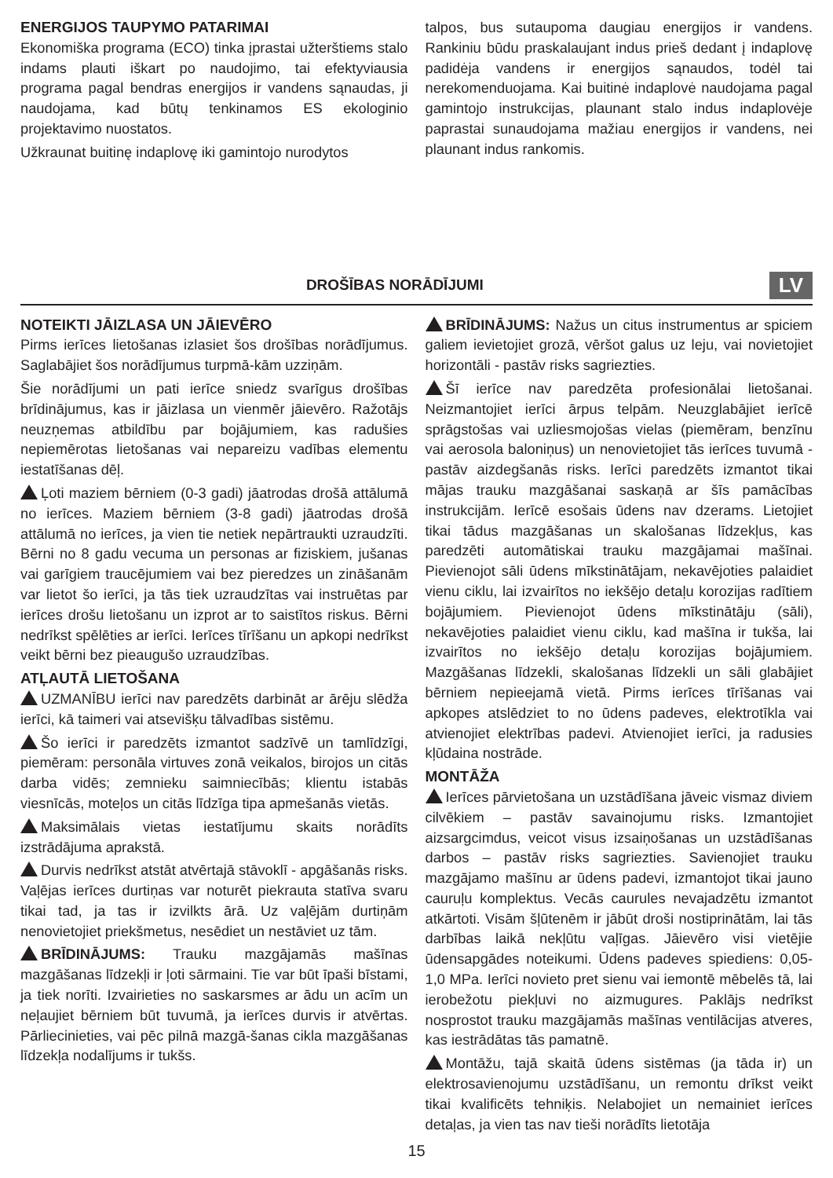ENERGIJOS TAUPYMO PATARIMAI
Ekonomiška programa (ECO) tinka įprastai užterštiems stalo indams plauti iškart po naudojimo, tai efektyviausia programa pagal bendras energijos ir vandens sąnaudas, ji naudojama, kad būtų tenkinamos ES ekologinio projektavimo nuostatos.
Užkraunat buitinę indaplovę iki gamintojo nurodytos
talpos, bus sutaupoma daugiau energijos ir vandens. Rankiniu būdu praskalaujant indus prieš dedant į indaplovę padidėja vandens ir energijos sąnaudos, todėl tai nerekomenduojama. Kai buitinė indaplovė naudojama pagal gamintojo instrukcijas, plaunant stalo indus indaplovėje paprastai sunaudojama mažiau energijos ir vandens, nei plaunant indus rankomis.
DROŠĪBAS NORĀDĪJUMI
LV
NOTEIKTI JĀIZLASA UN JĀIEVĒRO
Pirms ierīces lietošanas izlasiet šos drošības norādījumus. Saglabājiet šos norādījumus turpmā-kām uzziņām.
Šie norādījumi un pati ierīce sniedz svarīgus drošības brīdinājumus, kas ir jāizlasa un vienmēr jāievēro. Ražotājs neuzņemas atbildību par bojājumiem, kas radušies nepiemērotas lietošanas vai nepareizu vadības elementu iestatīšanas dēļ.
Ļoti maziem bērniem (0-3 gadi) jāatrodas drošā attālumā no ierīces. Maziem bērniem (3-8 gadi) jāatrodas drošā attālumā no ierīces, ja vien tie netiek nepārtraukti uzraudzīti. Bērni no 8 gadu vecuma un personas ar fiziskiem, jušanas vai garīgiem traucējumiem vai bez pieredzes un zināšanām var lietot šo ierīci, ja tās tiek uzraudzītas vai instruētas par ierīces drošu lietošanu un izprot ar to saistītos riskus. Bērni nedrīkst spēlēties ar ierīci. Ierīces tīrīšanu un apkopi nedrīkst veikt bērni bez pieaugušo uzraudzības.
ATĻAUTĀ LIETOŠANA
UZMANĪBU ierīci nav paredzēts darbināt ar ārēju slēdža ierīci, kā taimeri vai atsevišķu tālvadības sistēmu.
Šo ierīci ir paredzēts izmantot sadzīvē un tamlīdzīgi, piemēram: personāla virtuves zonā veikalos, birojos un citās darba vidēs; zemnieku saimniecībās; klientu istabās viesnīcās, moteļos un citās līdzīga tipa apmešanās vietās.
Maksimālais vietas iestatījumu skaits norādīts izstrādājuma aprakstā.
Durvis nedrīkst atstāt atvērtajā stāvoklī - apgāšanās risks. Vaļējas ierīces durtiņas var noturēt piekrauta statīva svaru tikai tad, ja tas ir izvilkts ārā. Uz vaļējām durtiņām nenovietojiet priekšmetus, nesēdiet un nestāviet uz tām.
BRĪDINĀJUMS: Trauku mazgājamās mašīnas mazgāšanas līdzekļi ir ļoti sārmaini. Tie var būt īpaši bīstami, ja tiek norīti. Izvairieties no saskarsmes ar ādu un acīm un neļaujiet bērniem būt tuvumā, ja ierīces durvis ir atvērtas. Pārliecinieties, vai pēc pilnā mazgā-šanas cikla mazgāšanas līdzekļa nodalījums ir tukšs.
BRĪDINĀJUMS: Nažus un citus instrumentus ar spiciem galiem ievietojiet grozā, vēršot galus uz leju, vai novietojiet horizontāli - pastāv risks sagriezties.
Šī ierīce nav paredzēta profesionālai lietošanai. Neizmantojiet ierīci ārpus telpām. Neuzglabājiet ierīcē sprāgstošas vai uzliesmojošas vielas (piemēram, benzīnu vai aerosola baloniņus) un nenovietojiet tās ierīces tuvumā - pastāv aizdegšanās risks. Ierīci paredzēts izmantot tikai mājas trauku mazgāšanai saskaņā ar šīs pamācības instrukcijām. Ierīcē esošais ūdens nav dzerams. Lietojiet tikai tādus mazgāšanas un skalošanas līdzekļus, kas paredzēti automātiskai trauku mazgājamai mašīnai. Pievienojot sāli ūdens mīkstinātājam, nekavējoties palaidiet vienu ciklu, lai izvairītos no iekšējo detaļu korozijas radītiem bojājumiem. Pievienojot ūdens mīkstinātāju (sāli), nekavējoties palaidiet vienu ciklu, kad mašīna ir tukša, lai izvairītos no iekšējo detaļu korozijas bojājumiem. Mazgāšanas līdzekli, skalošanas līdzekli un sāli glabājiet bērniem nepieejamā vietā. Pirms ierīces tīrīšanas vai apkopes atslēdziet to no ūdens padeves, elektrotīkla vai atvienojiet elektrības padevi. Atvienojiet ierīci, ja radusies kļūdaina nostrāde.
MONTĀŽA
Ierīces pārvietošana un uzstādīšana jāveic vismaz diviem cilvēkiem – pastāv savainojumu risks. Izmantojiet aizsargcimdus, veicot visus izsaiņošanas un uzstādīšanas darbos – pastāv risks sagriezties. Savienojiet trauku mazgājamo mašīnu ar ūdens padevi, izmantojot tikai jauno cauruļu komplektus. Vecās caurules nevajadzētu izmantot atkārtoti. Visām šļūtenēm ir jābūt droši nostiprinātām, lai tās darbības laikā nekļūtu vaļīgas. Jāievēro visi vietējie ūdensapgādes noteikumi. Ūdens padeves spiediens: 0,05-1,0 MPa. Ierīci novieto pret sienu vai iemontē mēbelēs tā, lai ierobežotu piekļuvi no aizmugures. Paklājs nedrīkst nosprostot trauku mazgājamās mašīnas ventilācijas atveres, kas iestrādātas tās pamatnē.
Montāžu, tajā skaitā ūdens sistēmas (ja tāda ir) un elektrosavienojumu uzstādīšanu, un remontu drīkst veikt tikai kvalificēts tehniķis. Nelabojiet un nemainiet ierīces detaļas, ja vien tas nav tieši norādīts lietotāja
15